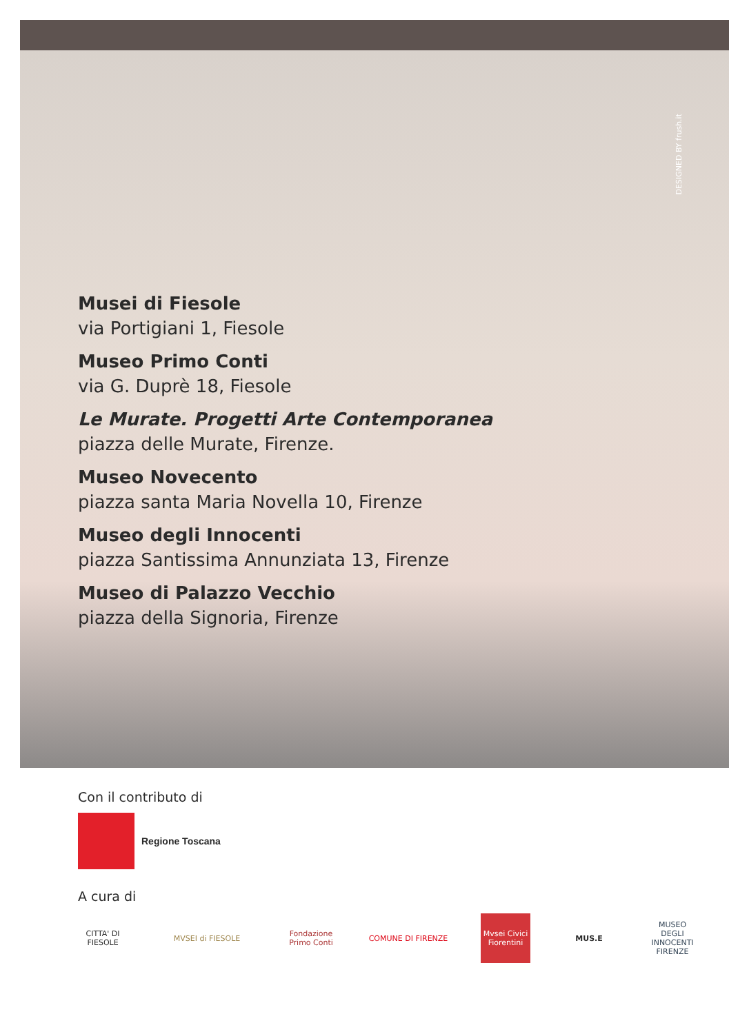DESIGNED BY frush.it
Musei di Fiesole
via Portigiani 1, Fiesole
Museo Primo Conti
via G. Duprè 18, Fiesole
Le Murate. Progetti Arte Contemporanea
piazza delle Murate, Firenze.
Museo Novecento
piazza santa Maria Novella 10, Firenze
Museo degli Innocenti
piazza Santissima Annunziata 13, Firenze
Museo di Palazzo Vecchio
piazza della Signoria, Firenze
Con il contributo di
Regione Toscana
A cura di
CITTA' DI FIESOLE
MVSEI di FIESOLE
Fondazione Primo Conti
COMUNE DI FIRENZE
Mvsei Civici Fiorentini
MUS.E
MUSEO DEGLI INNOCENTI FIRENZE